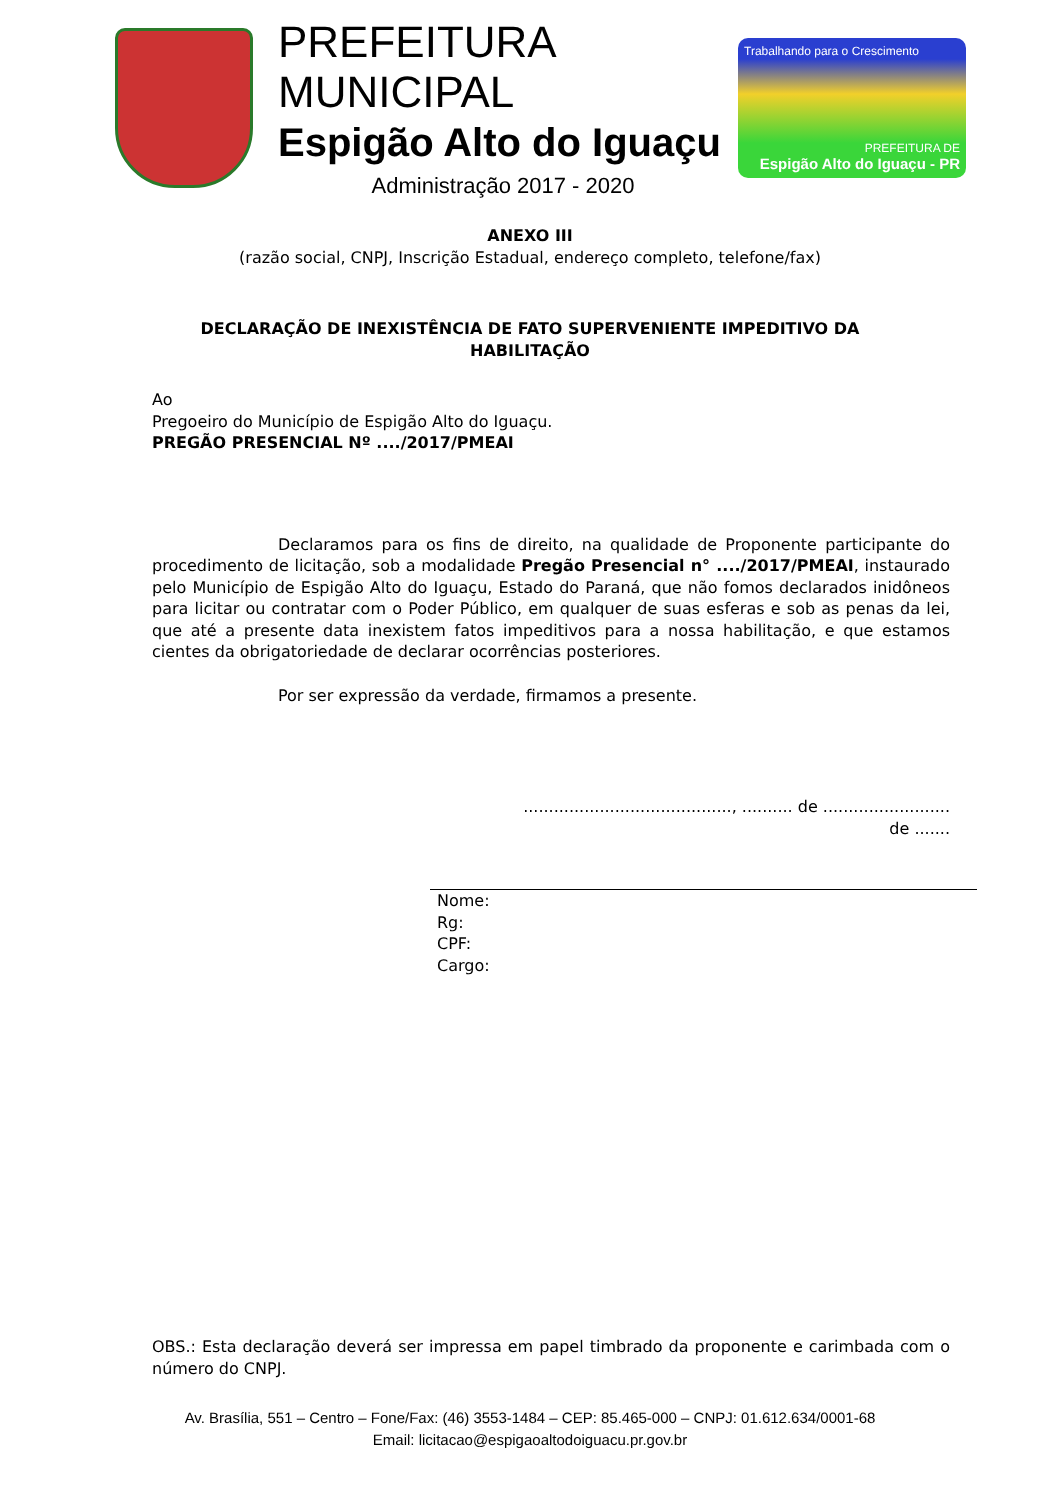PREFEITURA MUNICIPAL
Espigão Alto do Iguaçu
Administração 2017 - 2020
Trabalhando para o Crescimento
PREFEITURA DE
Espigão Alto do Iguaçu - PR
ANEXO III
(razão social, CNPJ, Inscrição Estadual, endereço completo, telefone/fax)
DECLARAÇÃO DE INEXISTÊNCIA DE FATO SUPERVENIENTE IMPEDITIVO DA
HABILITAÇÃO
Ao
Pregoeiro do Município de Espigão Alto do Iguaçu.
PREGÃO PRESENCIAL Nº ..../2017/PMEAI
Declaramos para os fins de direito, na qualidade de Proponente participante do procedimento de licitação, sob a modalidade Pregão Presencial n° ..../2017/PMEAI, instaurado pelo Município de Espigão Alto do Iguaçu, Estado do Paraná, que não fomos declarados inidôneos para licitar ou contratar com o Poder Público, em qualquer de suas esferas e sob as penas da lei, que até a presente data inexistem fatos impeditivos para a nossa habilitação, e que estamos cientes da obrigatoriedade de declarar ocorrências posteriores.
Por ser expressão da verdade, firmamos a presente.
........................................., .......... de .........................
de .......
Nome:
Rg:
CPF:
Cargo:
OBS.: Esta declaração deverá ser impressa em papel timbrado da proponente e carimbada com o número do CNPJ.
Av. Brasília, 551 – Centro – Fone/Fax: (46) 3553-1484 – CEP: 85.465-000 – CNPJ: 01.612.634/0001-68
Email: licitacao@espigaoaltodoiguacu.pr.gov.br